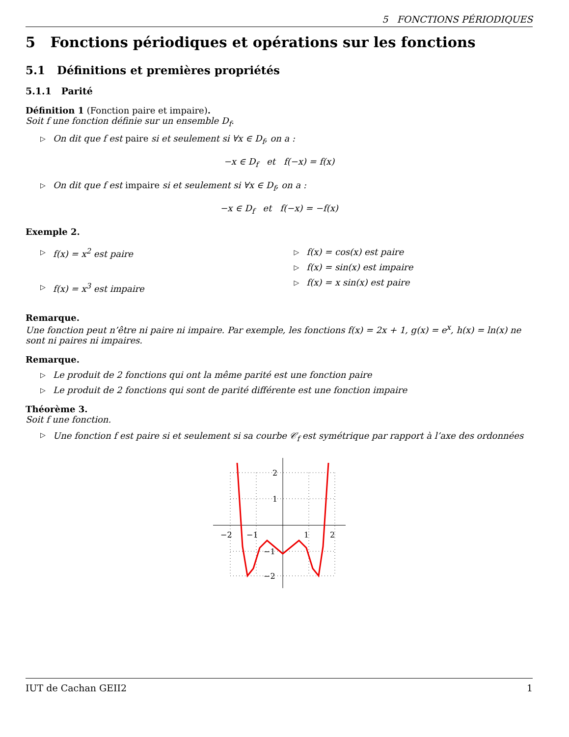5 FONCTIONS PÉRIODIQUES
5 Fonctions périodiques et opérations sur les fonctions
5.1 Définitions et premières propriétés
5.1.1 Parité
Définition 1 (Fonction paire et impaire).
Soit f une fonction définie sur un ensemble D<sub>f</sub>.
▷ On dit que f est paire si et seulement si ∀x ∈ D<sub>f</sub>, on a :
−x ∈ D<sub>f</sub> et f(−x) = f(x)
▷ On dit que f est impaire si et seulement si ∀x ∈ D<sub>f</sub>, on a :
−x ∈ D<sub>f</sub> et f(−x) = −f(x)
Exemple 2.
▷ f(x) = x<sup>2</sup> est paire
▷ f(x) = x<sup>3</sup> est impaire
▷ f(x) = cos(x) est paire
▷ f(x) = sin(x) est impaire
▷ f(x) = x sin(x) est paire
Remarque.
Une fonction peut n’être ni paire ni impaire. Par exemple, les fonctions f(x) = 2x + 1, g(x) = e<sup>x</sup>, h(x) = ln(x) ne sont ni paires ni impaires.
Remarque.
▷ Le produit de 2 fonctions qui ont la même parité est une fonction paire
▷ Le produit de 2 fonctions qui sont de parité différente est une fonction impaire
Théorème 3.
Soit f une fonction.
▷ Une fonction f est paire si et seulement si sa courbe 𝒞<sub>f</sub> est symétrique par rapport à l’axe des ordonnées
−2
−1
1
2
2
1
−1
−2
IUT de Cachan GEII2 1